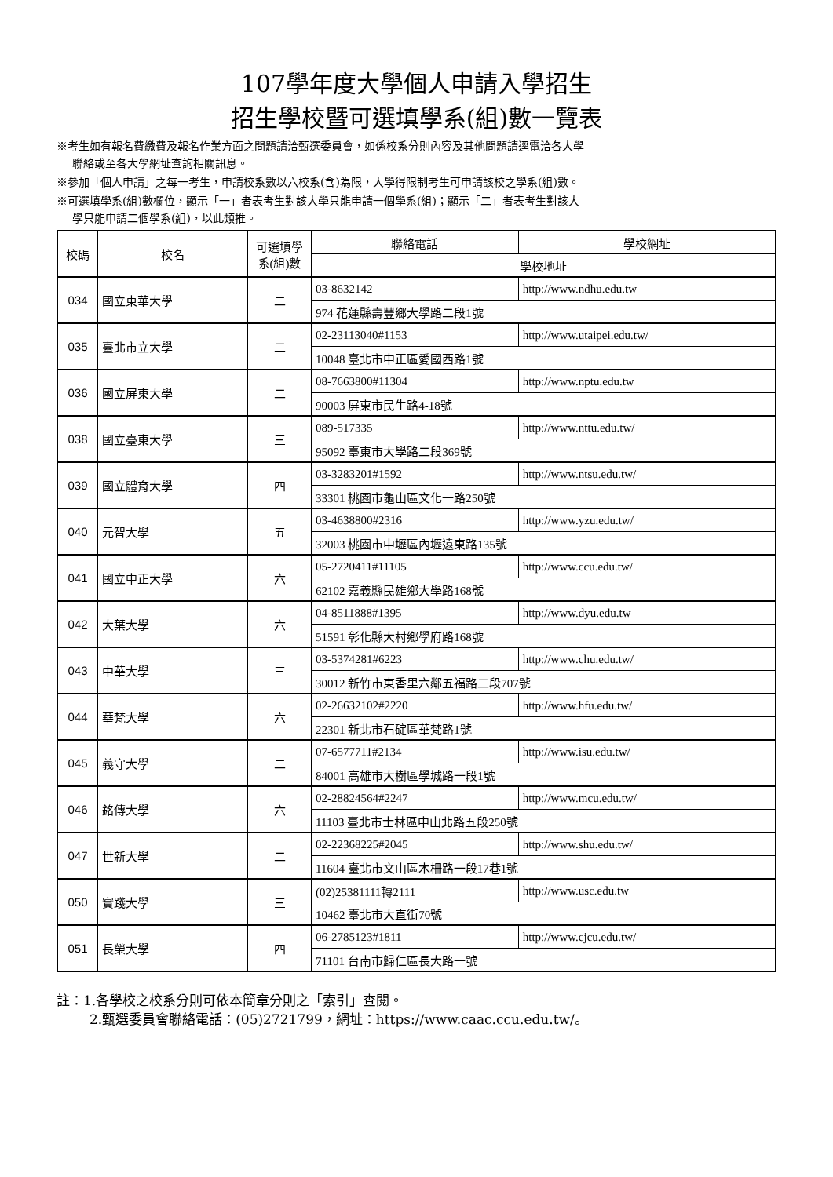107學年度大學個人申請入學招生
招生學校暨可選填學系(組)數一覽表
※考生如有報名費繳費及報名作業方面之問題請洽甄選委員會，如係校系分則內容及其他問題請逕電洽各大學
聯絡或至各大學網址查詢相關訊息。
※參加「個人申請」之每一考生，申請校系數以六校系(含)為限，大學得限制考生可申請該校之學系(組)數。
※可選填學系(組)數欄位，顯示「一」者表考生對該大學只能申請一個學系(組)；顯示「二」者表考生對該大
學只能申請二個學系(組)，以此類推。
| 校碼 | 校名 | 可選填學系(組)數 | 聯絡電話 | 學校網址 |
| --- | --- | --- | --- | --- |
| | | | 學校地址 | |
| 034 | 國立東華大學 | 二 | 03-8632142 | http://www.ndhu.edu.tw |
| | | | 974 花蓮縣壽豐鄉大學路二段1號 | |
| 035 | 臺北市立大學 | 二 | 02-23113040#1153 | http://www.utaipei.edu.tw/ |
| | | | 10048 臺北市中正區愛國西路1號 | |
| 036 | 國立屏東大學 | 二 | 08-7663800#11304 | http://www.nptu.edu.tw |
| | | | 90003 屏東市民生路4-18號 | |
| 038 | 國立臺東大學 | 三 | 089-517335 | http://www.nttu.edu.tw/ |
| | | | 95092 臺東市大學路二段369號 | |
| 039 | 國立體育大學 | 四 | 03-3283201#1592 | http://www.ntsu.edu.tw/ |
| | | | 33301 桃園市龜山區文化一路250號 | |
| 040 | 元智大學 | 五 | 03-4638800#2316 | http://www.yzu.edu.tw/ |
| | | | 32003 桃園市中壢區內壢遠東路135號 | |
| 041 | 國立中正大學 | 六 | 05-2720411#11105 | http://www.ccu.edu.tw/ |
| | | | 62102 嘉義縣民雄鄉大學路168號 | |
| 042 | 大葉大學 | 六 | 04-8511888#1395 | http://www.dyu.edu.tw |
| | | | 51591 彰化縣大村鄉學府路168號 | |
| 043 | 中華大學 | 三 | 03-5374281#6223 | http://www.chu.edu.tw/ |
| | | | 30012 新竹市東香里六鄰五福路二段707號 | |
| 044 | 華梵大學 | 六 | 02-26632102#2220 | http://www.hfu.edu.tw/ |
| | | | 22301 新北市石碇區華梵路1號 | |
| 045 | 義守大學 | 二 | 07-6577711#2134 | http://www.isu.edu.tw/ |
| | | | 84001 高雄市大樹區學城路一段1號 | |
| 046 | 銘傳大學 | 六 | 02-28824564#2247 | http://www.mcu.edu.tw/ |
| | | | 11103 臺北市士林區中山北路五段250號 | |
| 047 | 世新大學 | 二 | 02-22368225#2045 | http://www.shu.edu.tw/ |
| | | | 11604 臺北市文山區木柵路一段17巷1號 | |
| 050 | 實踐大學 | 三 | (02)25381111轉2111 | http://www.usc.edu.tw |
| | | | 10462 臺北市大直街70號 | |
| 051 | 長榮大學 | 四 | 06-2785123#1811 | http://www.cjcu.edu.tw/ |
| | | | 71101 台南市歸仁區長大路一號 | |
註：1.各學校之校系分則可依本簡章分則之「索引」查閱。
2.甄選委員會聯絡電話：(05)2721799，網址：https://www.caac.ccu.edu.tw/。